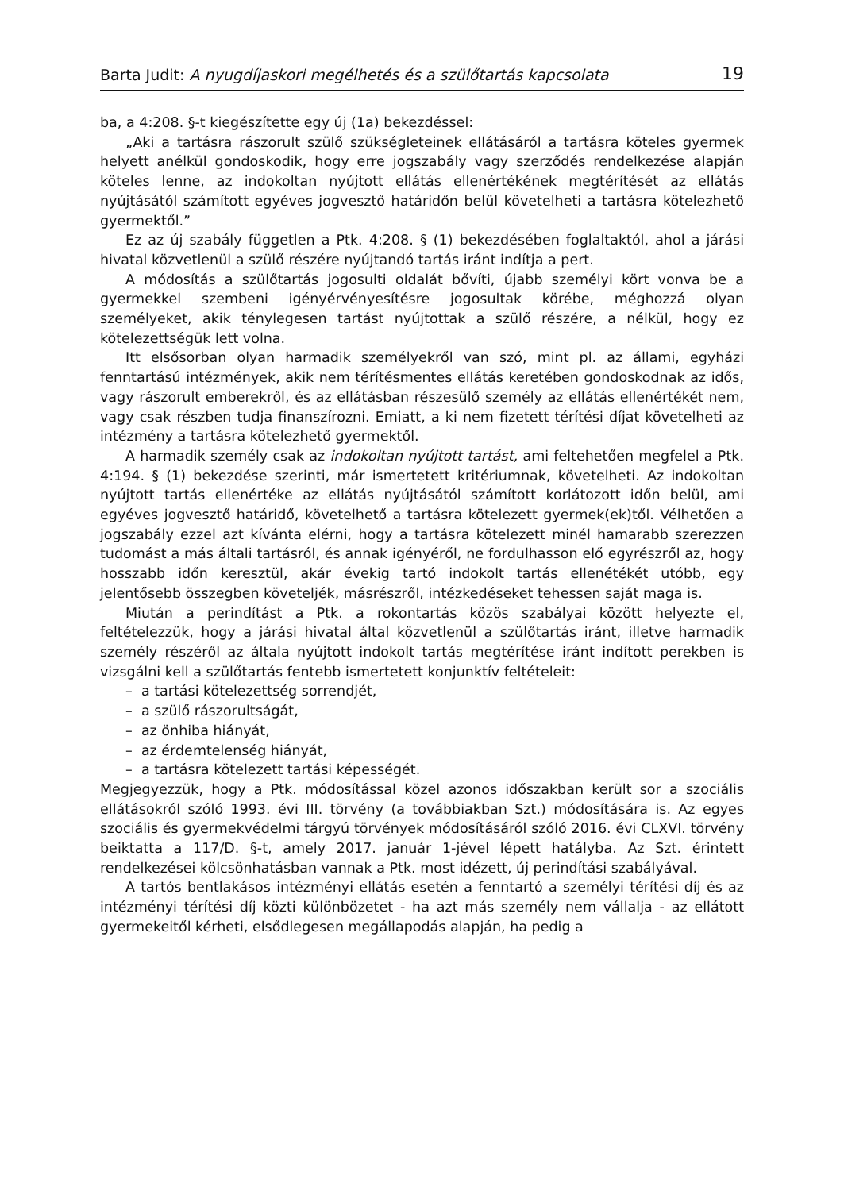Barta Judit: A nyugdíjaskori megélhetés és a szülőtartás kapcsolata 19
ba, a 4:208. §-t kiegészítette egy új (1a) bekezdéssel:
„Aki a tartásra rászorult szülő szükségleteinek ellátásáról a tartásra köteles gyermek helyett anélkül gondoskodik, hogy erre jogszabály vagy szerződés rendelkezése alapján köteles lenne, az indokoltan nyújtott ellátás ellenértékének megtérítését az ellátás nyújtásától számított egyéves jogvesztő határidőn belül követelheti a tartásra kötelezhető gyermektől.”
Ez az új szabály független a Ptk. 4:208. § (1) bekezdésében foglaltaktól, ahol a járási hivatal közvetlenül a szülő részére nyújtandó tartás iránt indítja a pert.
A módosítás a szülőtartás jogosulti oldalát bővíti, újabb személyi kört vonva be a gyermekkel szembeni igényérvényesítésre jogosultak körébe, méghozzá olyan személyeket, akik ténylegesen tartást nyújtottak a szülő részére, a nélkül, hogy ez kötelezettségük lett volna.
Itt elsősorban olyan harmadik személyekről van szó, mint pl. az állami, egyházi fenntartású intézmények, akik nem térítésmentes ellátás keretében gondoskodnak az idős, vagy rászorult emberekről, és az ellátásban részesülő személy az ellátás ellenértékét nem, vagy csak részben tudja finanszírozni. Emiatt, a ki nem fizetett térítési díjat követelheti az intézmény a tartásra kötelezhető gyermektől.
A harmadik személy csak az indokoltan nyújtott tartást, ami feltehetően megfelel a Ptk. 4:194. § (1) bekezdése szerinti, már ismertetett kritériumnak, követelheti. Az indokoltan nyújtott tartás ellenértéke az ellátás nyújtásától számított korlátozott időn belül, ami egyéves jogvesztő határidő, követelhető a tartásra kötelezett gyermek(ek)től. Vélhetően a jogszabály ezzel azt kívánta elérni, hogy a tartásra kötelezett minél hamarabb szerezzen tudomást a más általi tartásról, és annak igényéről, ne fordulhasson elő egyrészről az, hogy hosszabb időn keresztül, akár évekig tartó indokolt tartás ellenétékét utóbb, egy jelentősebb összegben követeljék, másrészről, intézkedéseket tehessen saját maga is.
Miután a perindítást a Ptk. a rokontartás közös szabályai között helyezte el, feltételezzük, hogy a járási hivatal által közvetlenül a szülőtartás iránt, illetve harmadik személy részéről az általa nyújtott indokolt tartás megtérítése iránt indított perekben is vizsgálni kell a szülőtartás fentebb ismertetett konjunktív feltételeit:
– a tartási kötelezettség sorrendjét,
– a szülő rászorultságát,
– az önhiba hiányát,
– az érdemtelenség hiányát,
– a tartásra kötelezett tartási képességét.
Megjegyezzük, hogy a Ptk. módosítással közel azonos időszakban került sor a szociális ellátásokról szóló 1993. évi III. törvény (a továbbiakban Szt.) módosítására is. Az egyes szociális és gyermekvédelmi tárgyú törvények módosításáról szóló 2016. évi CLXVI. törvény beiktatta a 117/D. §-t, amely 2017. január 1-jével lépett hatályba. Az Szt. érintett rendelkezései kölcsönhatásban vannak a Ptk. most idézett, új perindítási szabályával.
A tartós bentlakásos intézményi ellátás esetén a fenntartó a személyi térítési díj és az intézményi térítési díj közti különbözetet - ha azt más személy nem vállalja - az ellátott gyermekeitől kérheti, elsődlegesen megállapodás alapján, ha pedig a